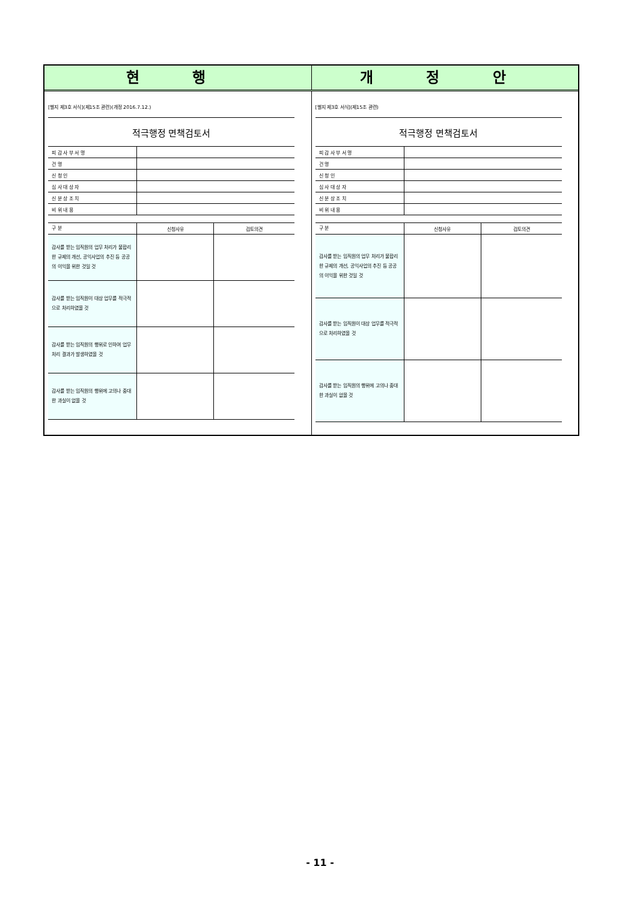현 행 개 정 안
[별지 제3호 서식](제15조 관련)(개정 2016.7.12.)
적극행정 면책검토서
| 피 감 사 부 서 명 | |
| 건 명 | |
| 신 청 인 | |
| 심 사 대 상 자 | |
| 신 분 상 조 치 | |
| 비 위 내 용 | |
| 구 분 | 신청사유 | 검토의견 |
| 감사를 받는 임직원의 업무 처리가 불합리한 규제의 개선, 공익사업의 추진 등 공공의 이익을 위한 것일 것 | | |
| 감사를 받는 임직원이 대상 업무를 적극적으로 처리하였을 것 | | |
| 감사를 받는 임직원의 행위로 인하여 업무 처리 결과가 발생하였을 것 | | |
| 감사를 받는 임직원의 행위에 고의나 중대한 과실이 없을 것 | | |
[별지 제3호 서식](제15조 관련)
적극행정 면책검토서
| 피 감 사 부 서 명 | |
| 건 명 | |
| 신 청 인 | |
| 심 사 대 상 자 | |
| 신 분 상 조 치 | |
| 비 위 내 용 | |
| 구 분 | 신청사유 | 검토의견 |
| 감사를 받는 임직원의 업무 처리가 불합리한 규제의 개선, 공익사업의 추진 등 공공의 이익을 위한 것일 것 | | |
| 감사를 받는 임직원이 대상 업무를 적극적으로 처리하였을 것 | | |
| 감사를 받는 임직원의 행위에 고의나 중대한 과실이 없을 것 | | |
- 11 -